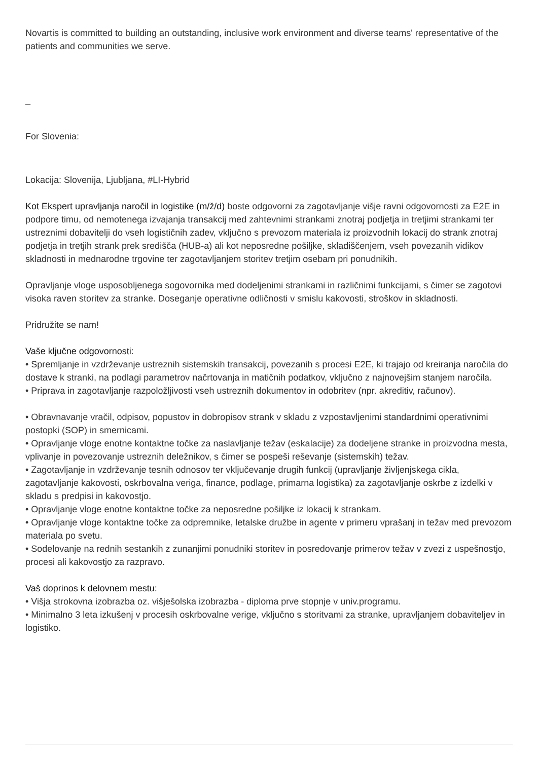Novartis is committed to building an outstanding, inclusive work environment and diverse teams' representative of the patients and communities we serve.
_
For Slovenia:
Lokacija: Slovenija, Ljubljana, #LI-Hybrid
Kot Ekspert upravljanja naročil in logistike (m/ž/d) boste odgovorni za zagotavljanje višje ravni odgovornosti za E2E in podpore timu, od nemotenega izvajanja transakcij med zahtevnimi strankami znotraj podjetja in tretjimi strankami ter ustreznimi dobavitelji do vseh logističnih zadev, vključno s prevozom materiala iz proizvodnih lokacij do strank znotraj podjetja in tretjih strank prek središča (HUB-a) ali kot neposredne pošiljke, skladiščenjem, vseh povezanih vidikov skladnosti in mednarodne trgovine ter zagotavljanjem storitev tretjim osebam pri ponudnikih.
Opravljanje vloge usposobljenega sogovornika med dodeljenimi strankami in različnimi funkcijami, s čimer se zagotovi visoka raven storitev za stranke. Doseganje operativne odličnosti v smislu kakovosti, stroškov in skladnosti.
Pridružite se nam!
Vaše ključne odgovornosti:
• Spremljanje in vzdrževanje ustreznih sistemskih transakcij, povezanih s procesi E2E, ki trajajo od kreiranja naročila do dostave k stranki, na podlagi parametrov načrtovanja in matičnih podatkov, vključno z najnovejšim stanjem naročila.
• Priprava in zagotavljanje razpoložljivosti vseh ustreznih dokumentov in odobritev (npr. akreditiv, računov).
• Obravnavanje vračil, odpisov, popustov in dobropisov strank v skladu z vzpostavljenimi standardnimi operativnimi postopki (SOP) in smernicami.
• Opravljanje vloge enotne kontaktne točke za naslavljanje težav (eskalacije) za dodeljene stranke in proizvodna mesta, vplivanje in povezovanje ustreznih deležnikov, s čimer se pospeši reševanje (sistemskih) težav.
• Zagotavljanje in vzdrževanje tesnih odnosov ter vključevanje drugih funkcij (upravljanje življenjskega cikla, zagotavljanje kakovosti, oskrbovalna veriga, finance, podlage, primarna logistika) za zagotavljanje oskrbe z izdelki v skladu s predpisi in kakovostjo.
• Opravljanje vloge enotne kontaktne točke za neposredne pošiljke iz lokacij k strankam.
• Opravljanje vloge kontaktne točke za odpremnike, letalske družbe in agente v primeru vprašanj in težav med prevozom materiala po svetu.
• Sodelovanje na rednih sestankih z zunanjimi ponudniki storitev in posredovanje primerov težav v zvezi z uspešnostjo, procesi ali kakovostjo za razpravo.
Vaš doprinos k delovnem mestu:
• Višja strokovna izobrazba oz. višješolska izobrazba - diploma prve stopnje v univ.programu.
• Minimalno 3 leta izkušenj v procesih oskrbovalne verige, vključno s storitvami za stranke, upravljanjem dobaviteljev in logistiko.